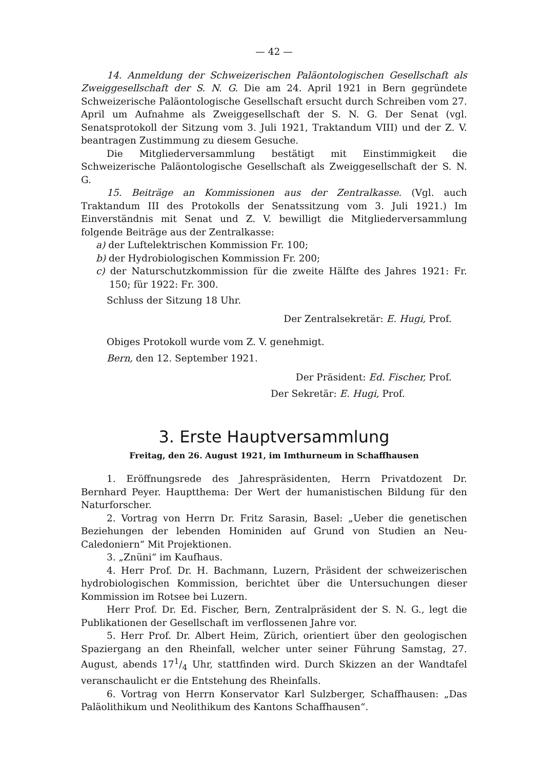— 42 —
14. Anmeldung der Schweizerischen Paläontologischen Gesellschaft als Zweiggesellschaft der S. N. G. Die am 24. April 1921 in Bern gegründete Schweizerische Paläontologische Gesellschaft ersucht durch Schreiben vom 27. April um Aufnahme als Zweiggesellschaft der S. N. G. Der Senat (vgl. Senatsprotokoll der Sitzung vom 3. Juli 1921, Traktandum VIII) und der Z. V. beantragen Zustimmung zu diesem Gesuche.
Die Mitgliederversammlung bestätigt mit Einstimmigkeit die Schweizerische Paläontologische Gesellschaft als Zweiggesellschaft der S. N. G.
15. Beiträge an Kommissionen aus der Zentralkasse. (Vgl. auch Traktandum III des Protokolls der Senatssitzung vom 3. Juli 1921.) Im Einverständnis mit Senat und Z. V. bewilligt die Mitgliederversammlung folgende Beiträge aus der Zentralkasse:
a) der Luftelektrischen Kommission Fr. 100;
b) der Hydrobiologischen Kommission Fr. 200;
c) der Naturschutzkommission für die zweite Hälfte des Jahres 1921: Fr. 150; für 1922: Fr. 300.
Schluss der Sitzung 18 Uhr.
Der Zentralsekretär: E. Hugi, Prof.
Obiges Protokoll wurde vom Z. V. genehmigt.
Bern, den 12. September 1921.
Der Präsident: Ed. Fischer, Prof.
Der Sekretär: E. Hugi, Prof.
3. Erste Hauptversammlung
Freitag, den 26. August 1921, im Imthurneum in Schaffhausen
1. Eröffnungsrede des Jahrespräsidenten, Herrn Privatdozent Dr. Bernhard Peyer. Hauptthema: Der Wert der humanistischen Bildung für den Naturforscher.
2. Vortrag von Herrn Dr. Fritz Sarasin, Basel: „Ueber die genetischen Beziehungen der lebenden Hominiden auf Grund von Studien an Neu-Caledoniern“ Mit Projektionen.
3. „Znüni“ im Kaufhaus.
4. Herr Prof. Dr. H. Bachmann, Luzern, Präsident der schweizerischen hydrobiologischen Kommission, berichtet über die Untersuchungen dieser Kommission im Rotsee bei Luzern.
Herr Prof. Dr. Ed. Fischer, Bern, Zentralpräsident der S. N. G., legt die Publikationen der Gesellschaft im verflossenen Jahre vor.
5. Herr Prof. Dr. Albert Heim, Zürich, orientiert über den geologischen Spaziergang an den Rheinfall, welcher unter seiner Führung Samstag, 27. August, abends 171/4 Uhr, stattfinden wird. Durch Skizzen an der Wandtafel veranschaulicht er die Entstehung des Rheinfalls.
6. Vortrag von Herrn Konservator Karl Sulzberger, Schaffhausen: „Das Paläolithikum und Neolithikum des Kantons Schaffhausen“.